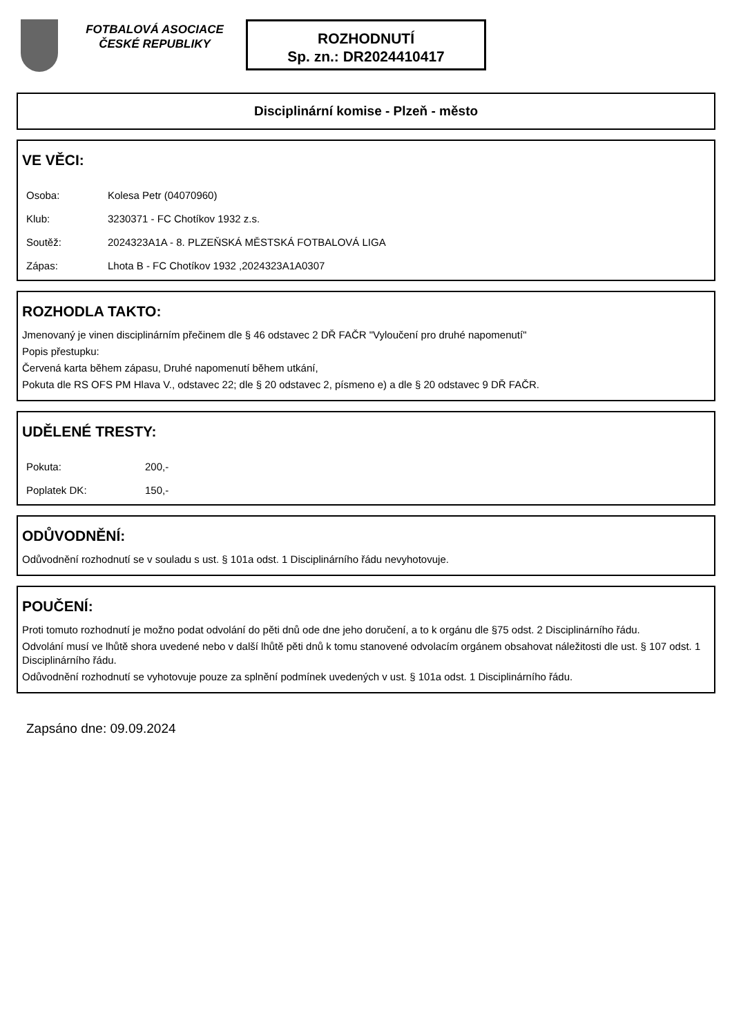FOTBALOVÁ ASOCIACE ČESKÉ REPUBLIKY
ROZHODNUTÍ
Sp. zn.: DR2024410417
Disciplinární komise - Plzeň - město
VE VĚCI:
Osoba: Kolesa Petr (04070960)
Klub: 3230371 - FC Chotíkov 1932 z.s.
Soutěž: 2024323A1A - 8. PLZEŇSKÁ MĚSTSKÁ FOTBALOVÁ LIGA
Zápas: Lhota B - FC Chotíkov 1932 ,2024323A1A0307
ROZHODLA TAKTO:
Jmenovaný je vinen disciplinárním přečinem dle § 46 odstavec 2 DŘ FAČR "Vyloučení pro druhé napomenutí"
Popis přestupku:
Červená karta během zápasu, Druhé napomenutí během utkání,
Pokuta dle RS OFS PM Hlava V., odstavec 22; dle § 20 odstavec 2, písmeno e) a dle § 20 odstavec 9 DŘ FAČR.
UDĚLENÉ TRESTY:
Pokuta: 200,-
Poplatek DK: 150,-
ODŮVODNĚNÍ:
Odůvodnění rozhodnutí se v souladu s ust. § 101a odst. 1 Disciplinárního řádu nevyhotovuje.
POUČENÍ:
Proti tomuto rozhodnutí je možno podat odvolání do pěti dnů ode dne jeho doručení, a to k orgánu dle §75 odst. 2 Disciplinárního řádu.
Odvolání musí ve lhůtě shora uvedené nebo v další lhůtě pěti dnů k tomu stanovené odvolacím orgánem obsahovat náležitosti dle ust. § 107 odst. 1 Disciplinárního řádu.
Odůvodnění rozhodnutí se vyhotovuje pouze za splnění podmínek uvedených v ust. § 101a odst. 1 Disciplinárního řádu.
Zapsáno dne: 09.09.2024